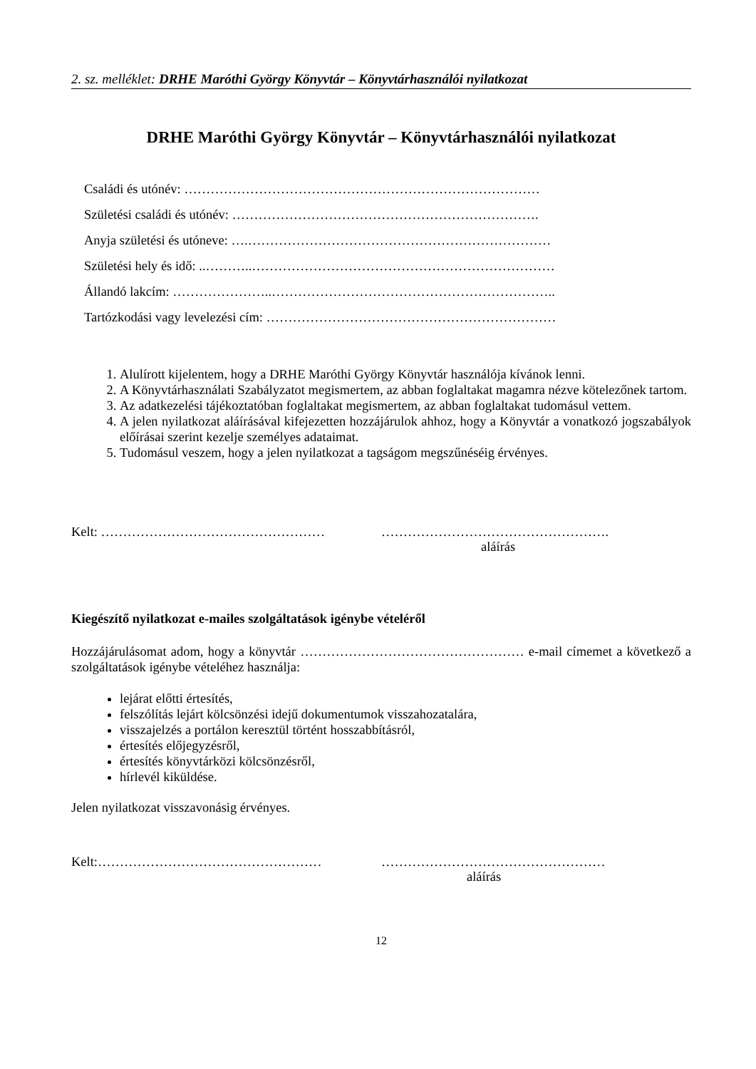2. sz. melléklet: DRHE Maróthi György Könyvtár – Könyvtárhasználói nyilatkozat
DRHE Maróthi György Könyvtár – Könyvtárhasználói nyilatkozat
Családi és utónév: ………………………………………………………………………
Születési családi és utónév: …………………………………………………………….
Anyja születési és utóneve: ….……………………………………………………………
Születési hely és idő: ..………..……………………………………………………………
Állandó lakcím: …………………..………………………………………………………..
Tartózkodási vagy levelezési cím: …………………………………………………………
1. Alulírott kijelentem, hogy a DRHE Maróthi György Könyvtár használója kívánok lenni.
2. A Könyvtárhasználati Szabályzatot megismertem, az abban foglaltakat magamra nézve kötelezőnek tartom.
3. Az adatkezelési tájékoztatóban foglaltakat megismertem, az abban foglaltakat tudomásul vettem.
4. A jelen nyilatkozat aláírásával kifejezetten hozzájárulok ahhoz, hogy a Könyvtár a vonatkozó jogszabályok előírásai szerint kezelje személyes adataimat.
5. Tudomásul veszem, hogy a jelen nyilatkozat a tagságom megszűnéséig érvényes.
Kelt: …………………………………………… …………………………………………….
aláírás
Kiegészítő nyilatkozat e-mailes szolgáltatások igénybe vételéről
Hozzájárulásomat adom, hogy a könyvtár …………………………………………… e-mail címemet a következő a szolgáltatások igénybe vételéhez használja:
lejárat előtti értesítés,
felszólítás lejárt kölcsönzési idejű dokumentumok visszahozatalára,
visszajelzés a portálon keresztül történt hosszabbításról,
értesítés előjegyzésről,
értesítés könyvtárközi kölcsönzésről,
hírlevél kiküldése.
Jelen nyilatkozat visszavonásig érvényes.
Kelt:…………………………………………… ……………………………………………
aláírás
12